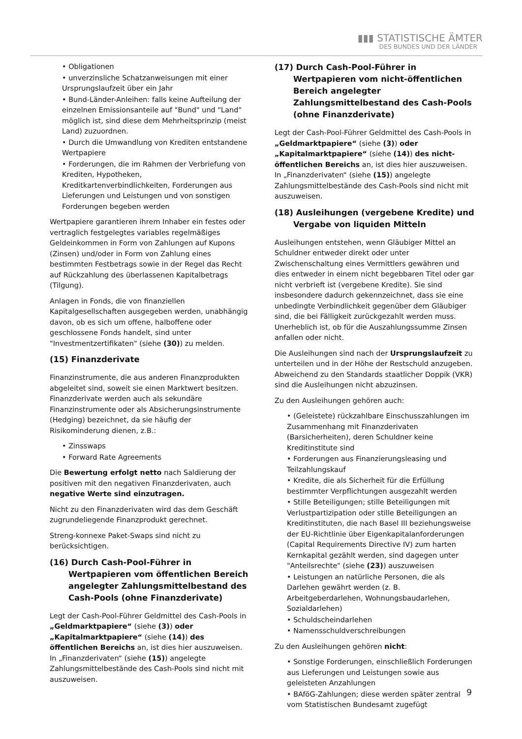▮▮▮ STATISTISCHE ÄMTER
DES BUNDES UND DER LÄNDER
• Obligationen
• unverzinsliche Schatzanweisungen mit einer Ursprungslaufzeit über ein Jahr
• Bund-Länder-Anleihen: falls keine Aufteilung der einzelnen Emissionsanteile auf "Bund" und "Land" möglich ist, sind diese dem Mehrheitsprinzip (meist Land) zuzuordnen.
• Durch die Umwandlung von Krediten entstandene Wertpapiere
• Forderungen, die im Rahmen der Verbriefung von Krediten, Hypotheken, Kreditkartenverbindlichkeiten, Forderungen aus Lieferungen und Leistungen und von sonstigen Forderungen begeben werden
Wertpapiere garantieren ihrem Inhaber ein festes oder vertraglich festgelegtes variables regelmäßiges Geldeinkommen in Form von Zahlungen auf Kupons (Zinsen) und/oder in Form von Zahlung eines bestimmten Festbetrags sowie in der Regel das Recht auf Rückzahlung des überlassenen Kapitalbetrags (Tilgung).
Anlagen in Fonds, die von finanziellen Kapitalgesellschaften ausgegeben werden, unabhängig davon, ob es sich um offene, halboffene oder geschlossene Fonds handelt, sind unter "Investmentzertifikaten" (siehe (30)) zu melden.
(15) Finanzderivate
Finanzinstrumente, die aus anderen Finanzprodukten abgeleitet sind, soweit sie einen Marktwert besitzen. Finanzderivate werden auch als sekundäre Finanzinstrumente oder als Absicherungsinstrumente (Hedging) bezeichnet, da sie häufig der Risikominderung dienen, z.B.:
• Zinsswaps
• Forward Rate Agreements
Die Bewertung erfolgt netto nach Saldierung der positiven mit den negativen Finanzderivaten, auch negative Werte sind einzutragen.
Nicht zu den Finanzderivaten wird das dem Geschäft zugrundeliegende Finanzprodukt gerechnet.
Streng-konnexe Paket-Swaps sind nicht zu berücksichtigen.
(16) Durch Cash-Pool-Führer in Wertpapieren vom öffentlichen Bereich angelegter Zahlungsmittelbestand des Cash-Pools (ohne Finanzderivate)
Legt der Cash-Pool-Führer Geldmittel des Cash-Pools in „Geldmarktpapiere“ (siehe (3)) oder „Kapitalmarktpapiere“ (siehe (14)) des öffentlichen Bereichs an, ist dies hier auszuweisen. In „Finanzderivaten“ (siehe (15)) angelegte Zahlungsmittelbestände des Cash-Pools sind nicht mit auszuweisen.
(17) Durch Cash-Pool-Führer in Wertpapieren vom nicht-öffentlichen Bereich angelegter Zahlungsmittelbestand des Cash-Pools (ohne Finanzderivate)
Legt der Cash-Pool-Führer Geldmittel des Cash-Pools in „Geldmarktpapiere“ (siehe (3)) oder „Kapitalmarktpapiere“ (siehe (14)) des nicht-öffentlichen Bereichs an, ist dies hier auszuweisen. In „Finanzderivaten“ (siehe (15)) angelegte Zahlungsmittelbestände des Cash-Pools sind nicht mit auszuweisen.
(18) Ausleihungen (vergebene Kredite) und Vergabe von liquiden Mitteln
Ausleihungen entstehen, wenn Gläubiger Mittel an Schuldner entweder direkt oder unter Zwischenschaltung eines Vermittlers gewähren und dies entweder in einem nicht begebbaren Titel oder gar nicht verbrieft ist (vergebene Kredite). Sie sind insbesondere dadurch gekennzeichnet, dass sie eine unbedingte Verbindlichkeit gegenüber dem Gläubiger sind, die bei Fälligkeit zurückgezahlt werden muss. Unerheblich ist, ob für die Auszahlungssumme Zinsen anfallen oder nicht.
Die Ausleihungen sind nach der Ursprungslaufzeit zu unterteilen und in der Höhe der Restschuld anzugeben. Abweichend zu den Standards staatlicher Doppik (VKR) sind die Ausleihungen nicht abzuzinsen.
Zu den Ausleihungen gehören auch:
• (Geleistete) rückzahlbare Einschusszahlungen im Zusammenhang mit Finanzderivaten (Barsicherheiten), deren Schuldner keine Kreditinstitute sind
• Forderungen aus Finanzierungsleasing und Teilzahlungskauf
• Kredite, die als Sicherheit für die Erfüllung bestimmter Verpflichtungen ausgezahlt werden
• Stille Beteiligungen; stille Beteiligungen mit Verlustpartizipation oder stille Beteiligungen an Kreditinstituten, die nach Basel III beziehungsweise der EU-Richtlinie über Eigenkapitalanforderungen (Capital Requirements Directive IV) zum harten Kernkapital gezählt werden, sind dagegen unter "Anteilsrechte" (siehe (23)) auszuweisen
• Leistungen an natürliche Personen, die als Darlehen gewährt werden (z. B. Arbeitgeberdarlehen, Wohnungsbaudarlehen, Sozialdarlehen)
• Schuldscheindarlehen
• Namensschuldverschreibungen
Zu den Ausleihungen gehören nicht:
• Sonstige Forderungen, einschließlich Forderungen aus Lieferungen und Leistungen sowie aus geleisteten Anzahlungen
• BAföG-Zahlungen; diese werden später zentral vom Statistischen Bundesamt zugefügt
9